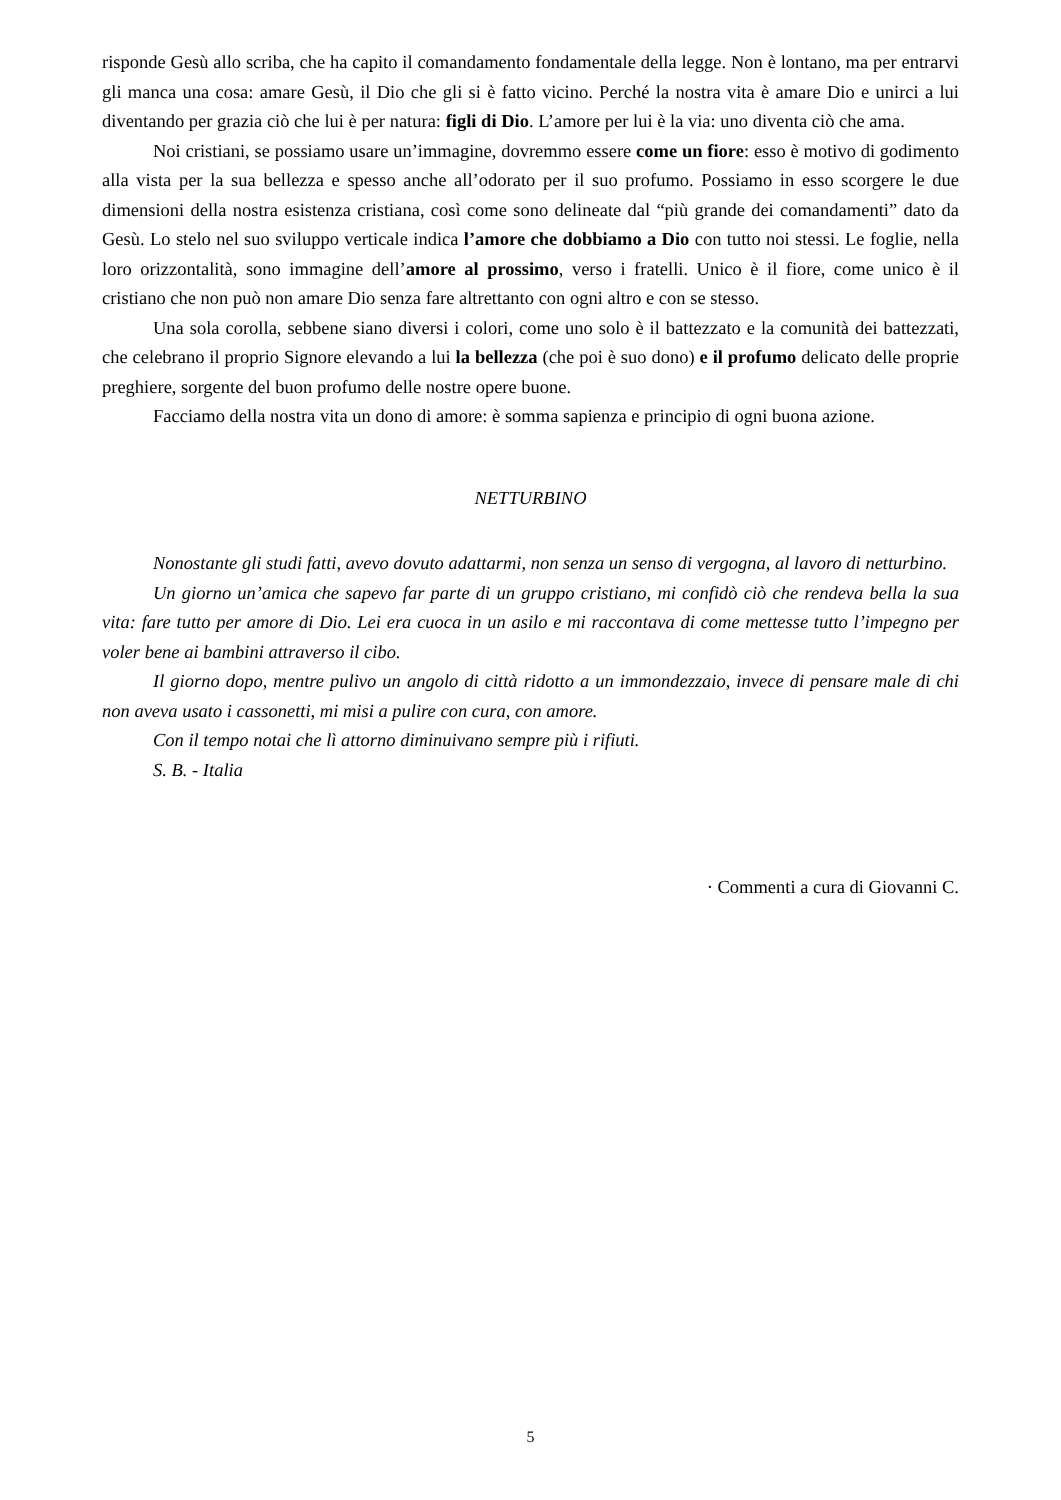risponde Gesù allo scriba, che ha capito il comandamento fondamentale della legge. Non è lontano, ma per entrarvi gli manca una cosa: amare Gesù, il Dio che gli si è fatto vicino. Perché la nostra vita è amare Dio e unirci a lui diventando per grazia ciò che lui è per natura: figli di Dio. L’amore per lui è la via: uno diventa ciò che ama.
Noi cristiani, se possiamo usare un’immagine, dovremmo essere come un fiore: esso è motivo di godimento alla vista per la sua bellezza e spesso anche all’odorato per il suo profumo. Possiamo in esso scorgere le due dimensioni della nostra esistenza cristiana, così come sono delineate dal “più grande dei comandamenti” dato da Gesù. Lo stelo nel suo sviluppo verticale indica l’amore che dobbiamo a Dio con tutto noi stessi. Le foglie, nella loro orizzontalità, sono immagine dell’amore al prossimo, verso i fratelli. Unico è il fiore, come unico è il cristiano che non può non amare Dio senza fare altrettanto con ogni altro e con se stesso.
Una sola corolla, sebbene siano diversi i colori, come uno solo è il battezzato e la comunità dei battezzati, che celebrano il proprio Signore elevando a lui la bellezza (che poi è suo dono) e il profumo delicato delle proprie preghiere, sorgente del buon profumo delle nostre opere buone.
Facciamo della nostra vita un dono di amore: è somma sapienza e principio di ogni buona azione.
NETTURBINO
Nonostante gli studi fatti, avevo dovuto adattarmi, non senza un senso di vergogna, al lavoro di netturbino.
Un giorno un’amica che sapevo far parte di un gruppo cristiano, mi confidò ciò che rendeva bella la sua vita: fare tutto per amore di Dio. Lei era cuoca in un asilo e mi raccontava di come mettesse tutto l’impegno per voler bene ai bambini attraverso il cibo.
Il giorno dopo, mentre pulivo un angolo di città ridotto a un immondezzaio, invece di pensare male di chi non aveva usato i cassonetti, mi misi a pulire con cura, con amore.
Con il tempo notai che lì attorno diminuivano sempre più i rifiuti.
S. B. - Italia
· Commenti a cura di Giovanni C.
5